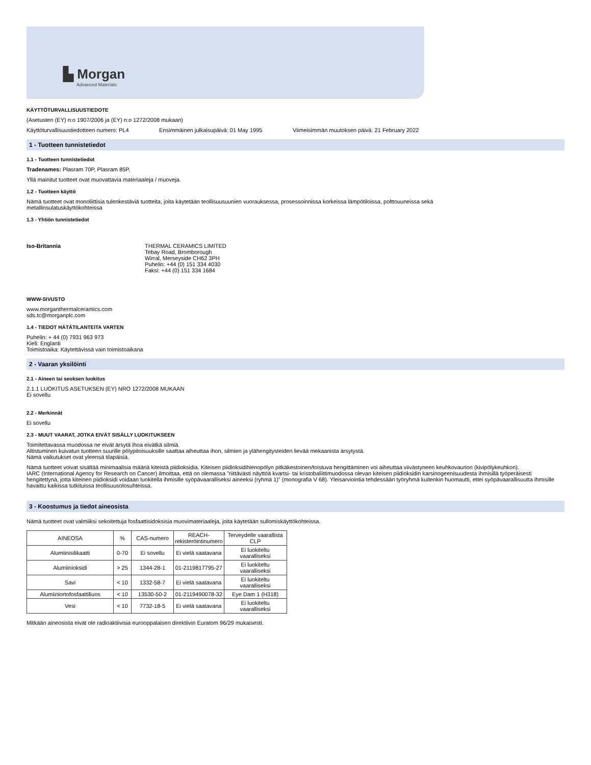▙ Morgan
Advanced Materials
KÄYTTÖTURVALLISUUSTIEDOTE
(Asetusten (EY) n:o 1907/2006 ja (EY) n:o 1272/2008 mukaan)
Käyttöturvallisuustiedotteen numero: PL4 Ensimmäinen julkaisupäivä: 01 May 1995 Viimeisimmän muutoksen päivä: 21 February 2022
1 - Tuotteen tunnistetiedot
1.1 - Tuotteen tunnistetiedot
Tradenames: Plasram 70P, Plasram 85P,
Yllä mainitut tuotteet ovat muovattavia materiaaleja / muoveja.
1.2 - Tuotteen käyttö
Nämä tuotteet ovat monoliittisia tulenkestäviä tuotteita, joita käytetään teollisuusuunien vuorauksessa, prosessoinnissa korkeissa lämpötiloissa, polttouuneissa sekä
metallinsulatuskäyttökohteissa
1.3 - Yhtiön tunnistetiedot
Iso-Britannia THERMAL CERAMICS LIMITED
Tebay Road, Bromborough
Wirral, Merseyside CH62 3PH
Puhelin: +44 (0) 151 334 4030
Faksi: +44 (0) 151 334 1684
WWW-SIVUSTO
www.morganthermalceramics.com
sds.tc@morganplc.com
1.4 - TIEDOT HÄTÄTILANTEITA VARTEN
Puhelin: + 44 (0) 7931 963 973
Kieli: Englanti
Toimistoaika: Käytettävissä vain toimistoaikana
2 - Vaaran yksilöinti
2.1 - Aineen tai seoksen luokitus
2.1.1 LUOKITUS ASETUKSEN (EY) NRO 1272/2008 MUKAAN
Ei sovellu
2.2 - Merkinnät
Ei sovellu
2.3 - MUUT VAARAT, JOTKA EIVÄT SISÄLLY LUOKITUKSEEN
Toimitettavassa muodossa ne eivät ärsytä ihoa eivätkä silmiä.
Altistuminen kuivatun tuotteen suurille pölypitoisuuksille saattaa aiheuttaa ihon, silmien ja ylähengitysteiden lievää mekaanista ärsytystä.
Nämä vaikutukset ovat yleensä tilapäisiä.
Nämä tuotteet voivat sisältää minimaalisia määriä kiteistä piidioksidia. Kiteisen piidioksidihienopölyn pitkäkestoinen/toistuva hengittäminen voi aiheuttaa viivästyneen keuhkovaurion (kivipölykeuhkon).
IARC (International Agency for Research on Cancer) ilmoittaa, että on olemassa ”riittävästi näyttöä kvartsi- tai kristobaliittimuodossa olevan kiteisen piidioksidin karsinogeenisuudesta ihmisillä työperäisesti hengitettynä, jotta kiteinen piidioksidi voidaan luokitella ihmisille syöpävaaralliseksi aineeksi (ryhmä 1)” (monografia V 68). Yleisarviointia tehdessään työryhmä kuitenkin huomautti, ettei syöpävaarallisuutta ihmisille havaittu kaikissa tutkituissa teollisuusolosuhteissa.
3 - Koostumus ja tiedot aineosista
Nämä tuotteet ovat valmiiksi sekoitettuja fosfaattisidoksisia muovimateriaaleja, joita käytetään sullomiskäyttökohteissa.
| AINEOSA | % | CAS-numero | REACH- rekisteröintinumero | Terveydelle vaarallista CLP |
| Alumiinisilikaatti | 0-70 | Ei sovellu | Ei vielä saatavana | Ei luokiteltu vaaralliseksi |
| Alumiinioksidi | > 25 | 1344-28-1 | 01-2119817795-27 | Ei luokiteltu vaaralliseksi |
| Savi | < 10 | 1332-58-7 | Ei vielä saatavana | Ei luokiteltu vaaralliseksi |
| Alumiiniortofosfaattiliuos | < 10 | 13530-50-2 | 01-2119490078-32 | Eye Dam 1 (H318) |
| Vesi | < 10 | 7732-18-5 | Ei vielä saatavana | Ei luokiteltu vaaralliseksi |
Mitkään aineosista eivät ole radioaktiivisia eurooppalaisen direktiivin Euratom 96/29 mukaisesti.